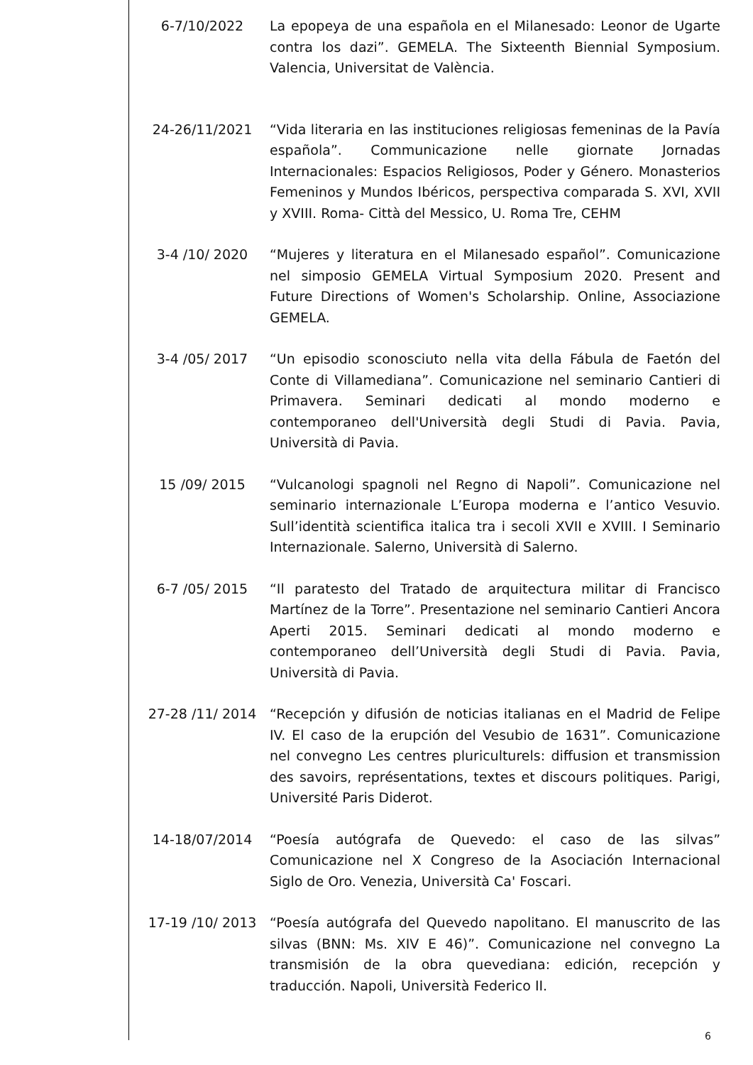6-7/10/2022 La epopeya de una española en el Milanesado: Leonor de Ugarte contra los dazi”. GEMELA. The Sixteenth Biennial Symposium. Valencia, Universitat de València.
24-26/11/2021 “Vida literaria en las instituciones religiosas femeninas de la Pavía española”. Communicazione nelle giornate Jornadas Internacionales: Espacios Religiosos, Poder y Género. Monasterios Femeninos y Mundos Ibéricos, perspectiva comparada S. XVI, XVII y XVIII. Roma- Città del Messico, U. Roma Tre, CEHM
3-4 /10/ 2020 “Mujeres y literatura en el Milanesado español”. Comunicazione nel simposio GEMELA Virtual Symposium 2020. Present and Future Directions of Women's Scholarship. Online, Associazione GEMELA.
3-4 /05/ 2017 “Un episodio sconosciuto nella vita della Fábula de Faetón del Conte di Villamediana”. Comunicazione nel seminario Cantieri di Primavera. Seminari dedicati al mondo moderno e contemporaneo dell'Università degli Studi di Pavia. Pavia, Università di Pavia.
15 /09/ 2015 “Vulcanologi spagnoli nel Regno di Napoli”. Comunicazione nel seminario internazionale L’Europa moderna e l’antico Vesuvio. Sull’identità scientifica italica tra i secoli XVII e XVIII. I Seminario Internazionale. Salerno, Università di Salerno.
6-7 /05/ 2015 “Il paratesto del Tratado de arquitectura militar di Francisco Martínez de la Torre”. Presentazione nel seminario Cantieri Ancora Aperti 2015. Seminari dedicati al mondo moderno e contemporaneo dell’Università degli Studi di Pavia. Pavia, Università di Pavia.
27-28 /11/ 2014 “Recepción y difusión de noticias italianas en el Madrid de Felipe IV. El caso de la erupción del Vesubio de 1631”. Comunicazione nel convegno Les centres pluriculturels: diffusion et transmission des savoirs, représentations, textes et discours politiques. Parigi, Université Paris Diderot.
14-18/07/2014 “Poesía autógrafa de Quevedo: el caso de las silvas” Comunicazione nel X Congreso de la Asociación Internacional Siglo de Oro. Venezia, Università Ca' Foscari.
17-19 /10/ 2013 “Poesía autógrafa del Quevedo napolitano. El manuscrito de las silvas (BNN: Ms. XIV E 46)”. Comunicazione nel convegno La transmisión de la obra quevediana: edición, recepción y traducción. Napoli, Università Federico II.
6